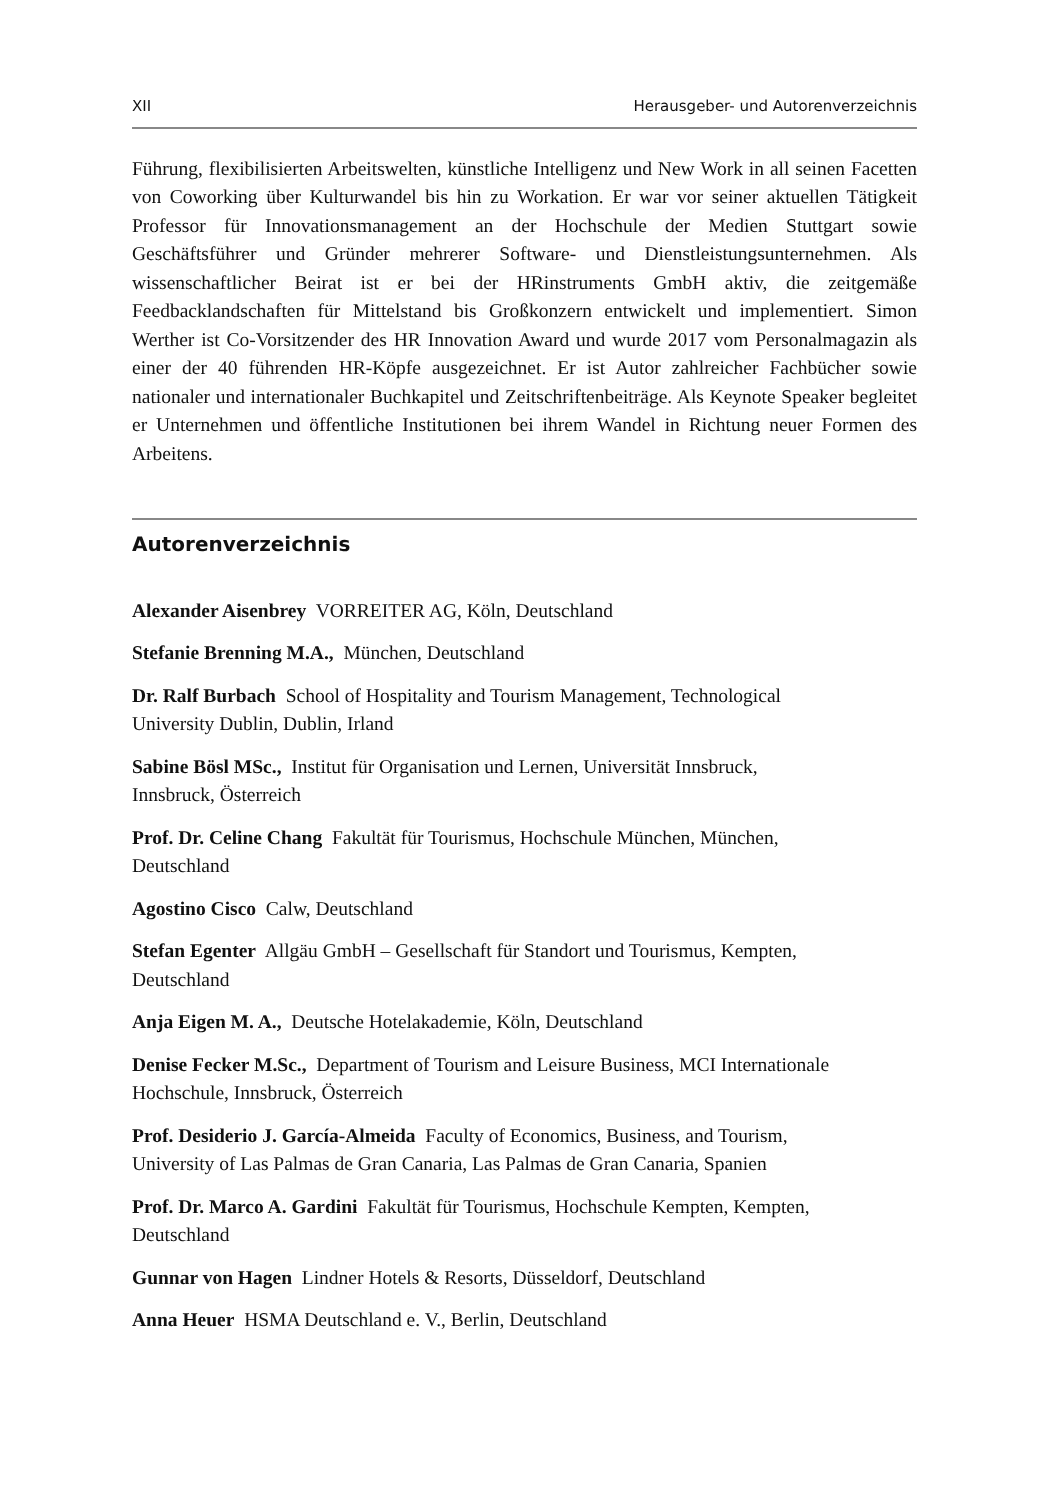XII Herausgeber- und Autorenverzeichnis
Führung, flexibilisierten Arbeitswelten, künstliche Intelligenz und New Work in all seinen Facetten von Coworking über Kulturwandel bis hin zu Workation. Er war vor seiner aktuellen Tätigkeit Professor für Innovationsmanagement an der Hochschule der Medien Stuttgart sowie Geschäftsführer und Gründer mehrerer Software- und Dienstleistungsunternehmen. Als wissenschaftlicher Beirat ist er bei der HRinstruments GmbH aktiv, die zeitgemäße Feedbacklandschaften für Mittelstand bis Großkonzern entwickelt und implementiert. Simon Werther ist Co-Vorsitzender des HR Innovation Award und wurde 2017 vom Personalmagazin als einer der 40 führenden HR-Köpfe ausgezeichnet. Er ist Autor zahlreicher Fachbücher sowie nationaler und internationaler Buchkapitel und Zeitschriftenbeiträge. Als Keynote Speaker begleitet er Unternehmen und öffentliche Institutionen bei ihrem Wandel in Richtung neuer Formen des Arbeitens.
Autorenverzeichnis
Alexander Aisenbrey VORREITER AG, Köln, Deutschland
Stefanie Brenning M.A., München, Deutschland
Dr. Ralf Burbach School of Hospitality and Tourism Management, Technological
University Dublin, Dublin, Irland
Sabine Bösl MSc., Institut für Organisation und Lernen, Universität Innsbruck,
Innsbruck, Österreich
Prof. Dr. Celine Chang Fakultät für Tourismus, Hochschule München, München,
Deutschland
Agostino Cisco Calw, Deutschland
Stefan Egenter Allgäu GmbH – Gesellschaft für Standort und Tourismus, Kempten,
Deutschland
Anja Eigen M. A., Deutsche Hotelakademie, Köln, Deutschland
Denise Fecker M.Sc., Department of Tourism and Leisure Business, MCI Internationale
Hochschule, Innsbruck, Österreich
Prof. Desiderio J. García-Almeida Faculty of Economics, Business, and Tourism,
University of Las Palmas de Gran Canaria, Las Palmas de Gran Canaria, Spanien
Prof. Dr. Marco A. Gardini Fakultät für Tourismus, Hochschule Kempten, Kempten,
Deutschland
Gunnar von Hagen Lindner Hotels & Resorts, Düsseldorf, Deutschland
Anna Heuer HSMA Deutschland e. V., Berlin, Deutschland